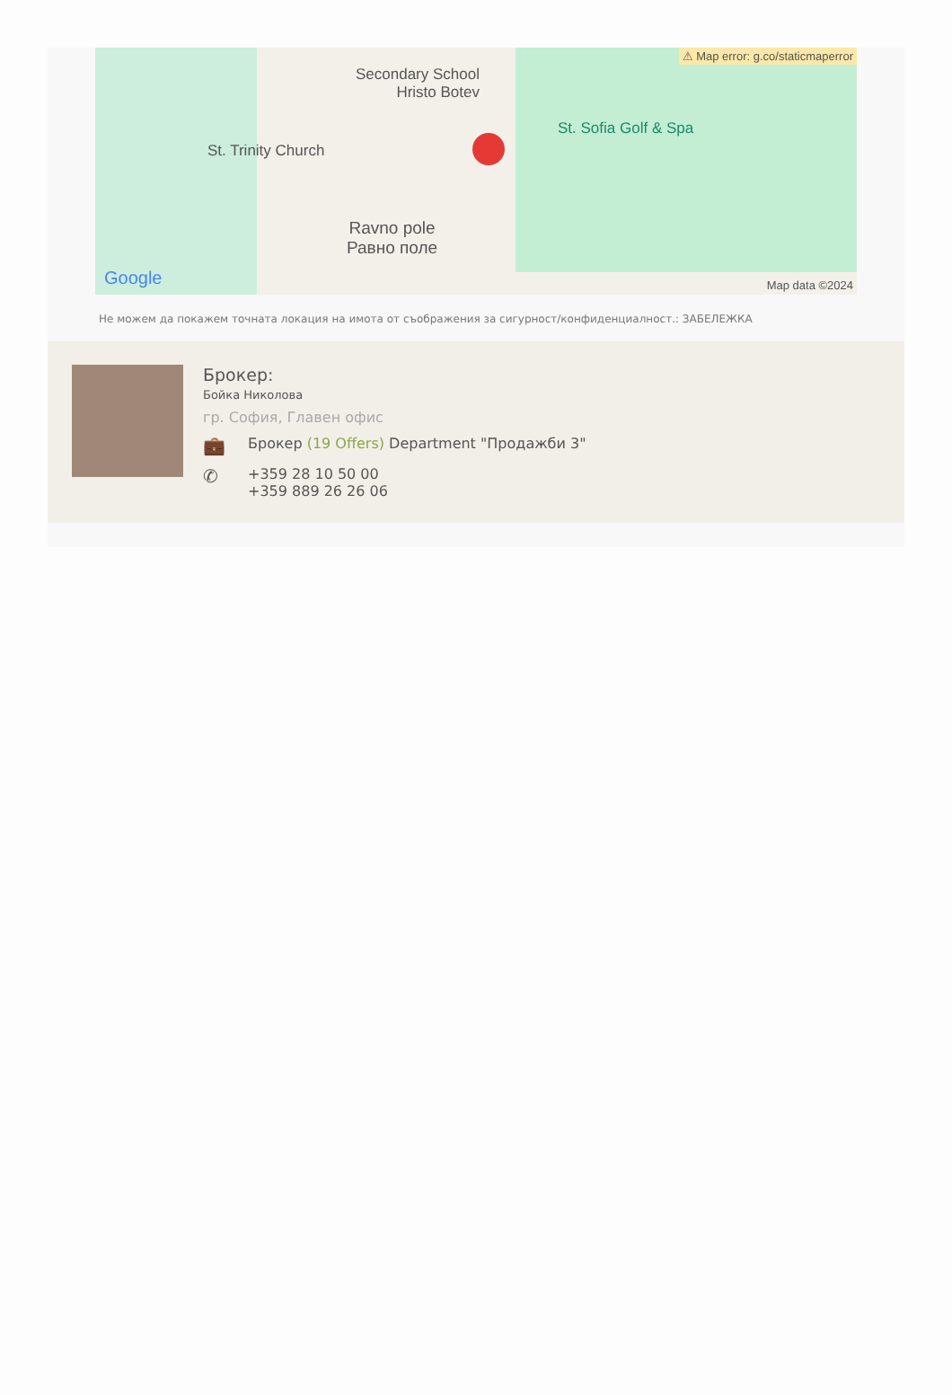⚠ Map error: g.co/staticmaperror
Secondary School
Hristo Botev
St. Trinity Church
St. Sofia Golf & Spa
Ravno pole
Равно поле
Google Map data ©2024
Не можем да покажем точната локация на имота от съображения за сигурност/конфиденциалност.: ЗАБЕЛЕЖКА
Брокер:
Бойка Николова
гр. София, Главен офис
💼 Брокер (19 Offers) Department "Продажби 3"
✆ +359 28 10 50 00
+359 889 26 26 06